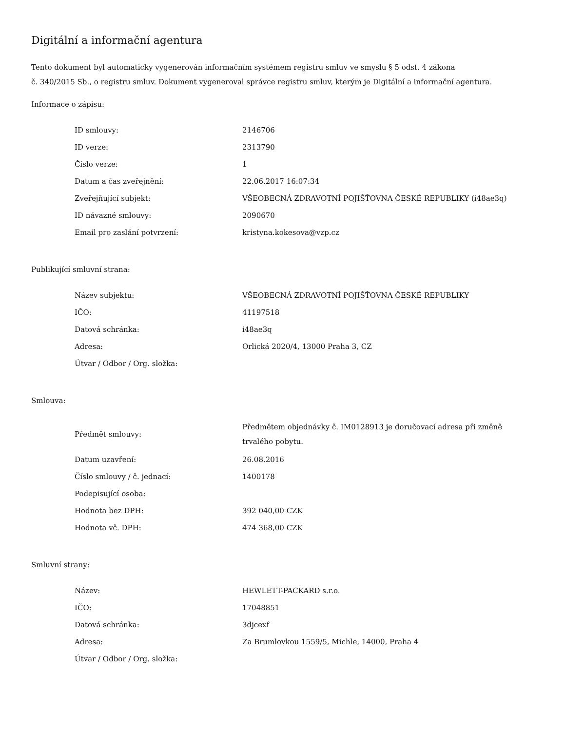Digitální a informační agentura
Tento dokument byl automaticky vygenerován informačním systémem registru smluv ve smyslu § 5 odst. 4 zákona
č. 340/2015 Sb., o registru smluv. Dokument vygeneroval správce registru smluv, kterým je Digitální a informační agentura.
Informace o zápisu:
| ID smlouvy: | 2146706 |
| ID verze: | 2313790 |
| Číslo verze: | 1 |
| Datum a čas zveřejnění: | 22.06.2017 16:07:34 |
| Zveřejňující subjekt: | VŠEOBECNÁ ZDRAVOTNÍ POJIŠŤOVNA ČESKÉ REPUBLIKY (i48ae3q) |
| ID návazné smlouvy: | 2090670 |
| Email pro zaslání potvrzení: | kristyna.kokesova@vzp.cz |
Publikující smluvní strana:
| Název subjektu: | VŠEOBECNÁ ZDRAVOTNÍ POJIŠŤOVNA ČESKÉ REPUBLIKY |
| IČO: | 41197518 |
| Datová schránka: | i48ae3q |
| Adresa: | Orlická 2020/4, 13000 Praha 3, CZ |
| Útvar / Odbor / Org. složka: | |
Smlouva:
| Předmět smlouvy: | Předmětem objednávky č. IM0128913 je doručovací adresa při změně trvalého pobytu. |
| Datum uzavření: | 26.08.2016 |
| Číslo smlouvy / č. jednací: | 1400178 |
| Podepisující osoba: | |
| Hodnota bez DPH: | 392 040,00 CZK |
| Hodnota vč. DPH: | 474 368,00 CZK |
Smluvní strany:
| Název: | HEWLETT-PACKARD s.r.o. |
| IČO: | 17048851 |
| Datová schránka: | 3djcexf |
| Adresa: | Za Brumlovkou 1559/5, Michle, 14000, Praha 4 |
| Útvar / Odbor / Org. složka: | |